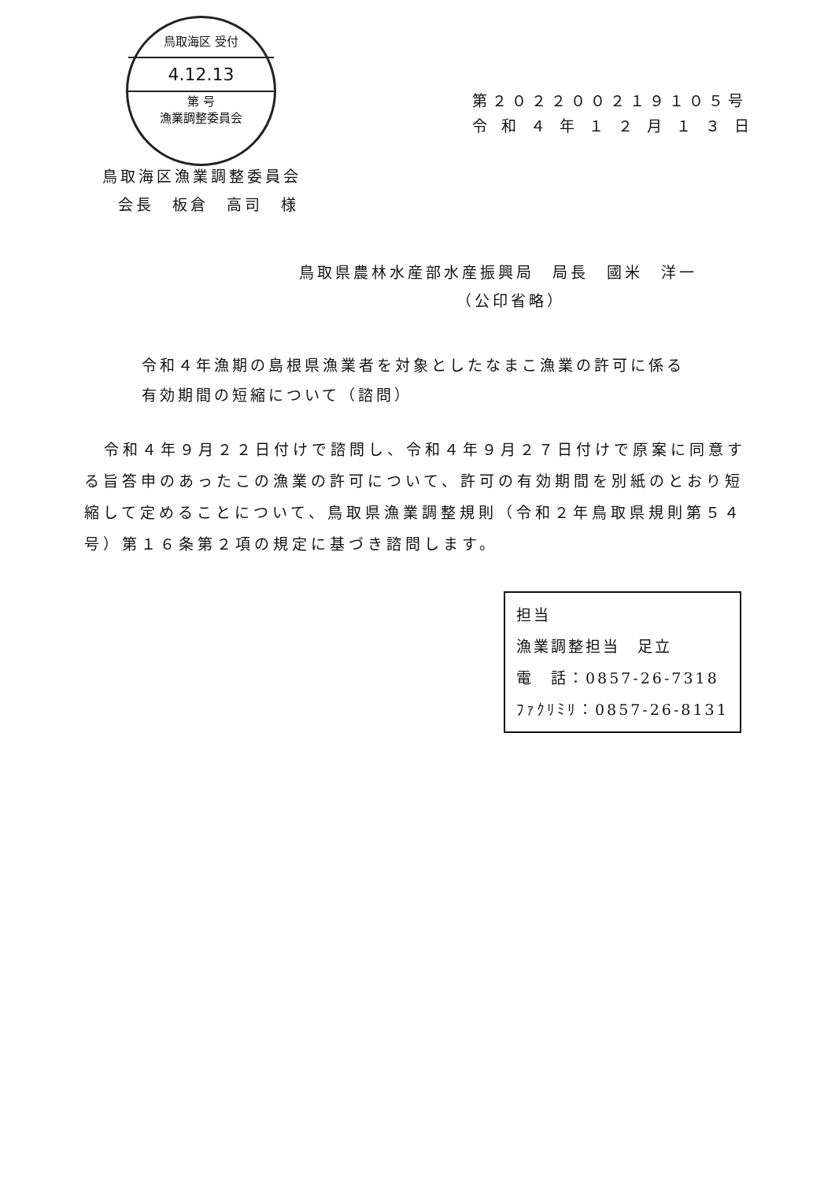鳥取海区 受付
4.12.13
第 号
漁業調整委員会
第２０２２００２１９１０５号
令 和 ４ 年 １ ２ 月 １ ３ 日
鳥取海区漁業調整委員会
会長　板倉　高司　様
鳥取県農林水産部水産振興局　局長　國米　洋一
（公印省略）
令和４年漁期の島根県漁業者を対象としたなまこ漁業の許可に係る
有効期間の短縮について（諮問）
令和４年９月２２日付けで諮問し、令和４年９月２７日付けで原案に同意する旨答申のあったこの漁業の許可について、許可の有効期間を別紙のとおり短縮して定めることについて、鳥取県漁業調整規則（令和２年鳥取県規則第５４号）第１６条第２項の規定に基づき諮問します。
担当
漁業調整担当　足立
電　話：0857-26-7318
ﾌｧｸﾘﾐﾘ：0857-26-8131